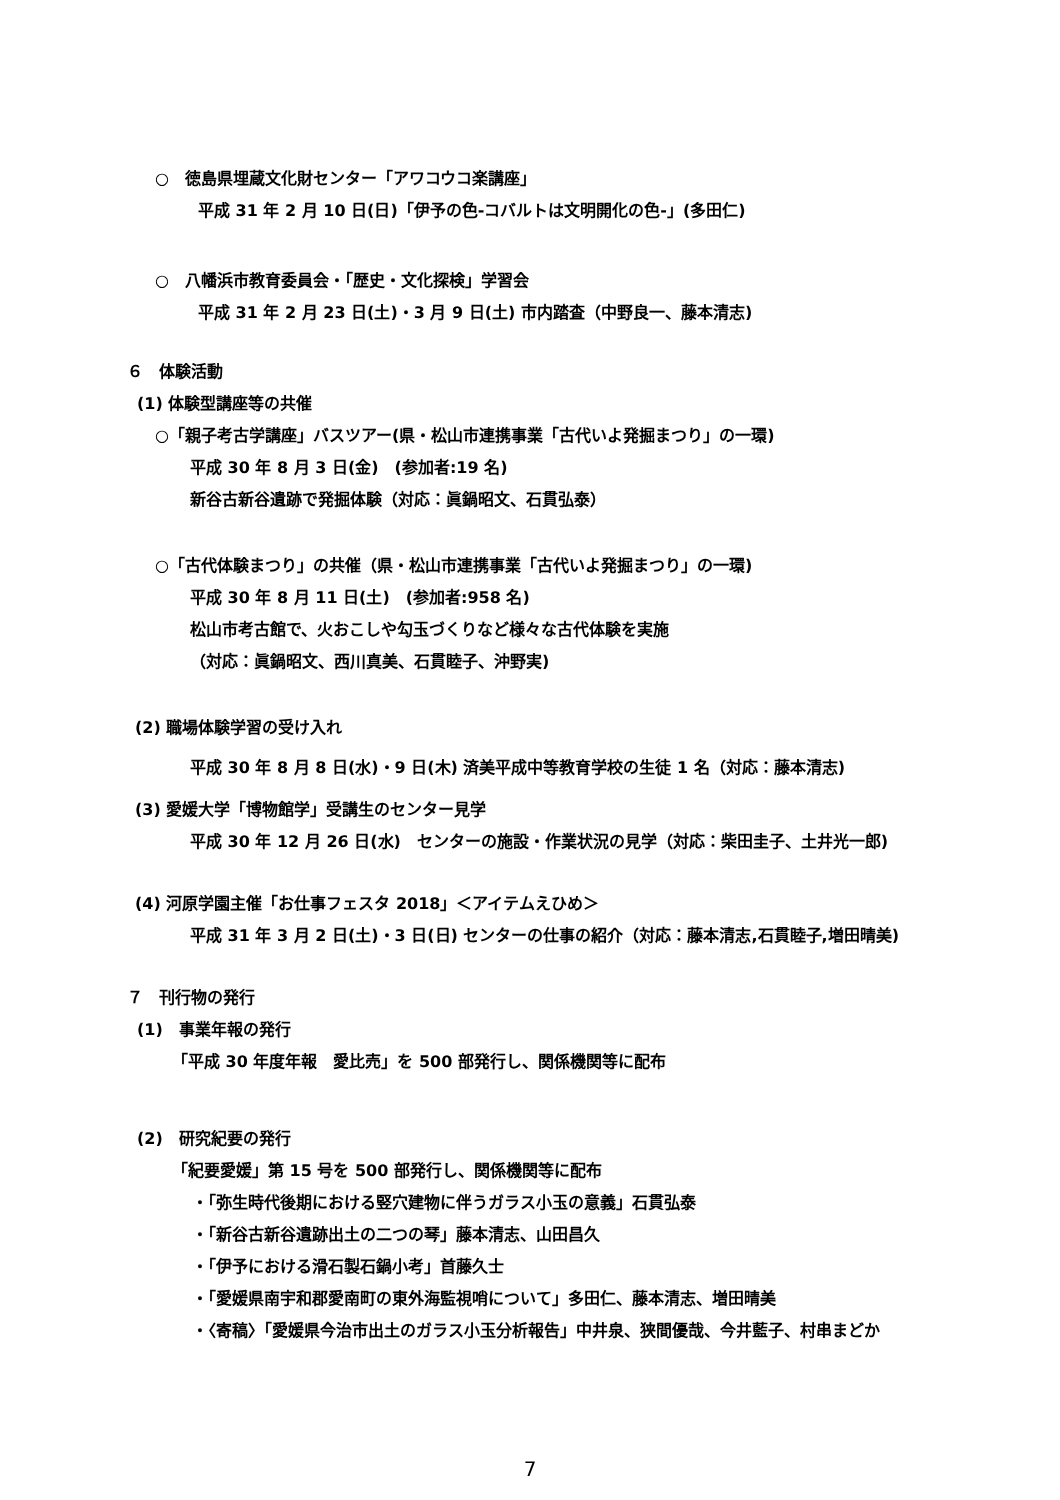○　徳島県埋蔵文化財センター「アワコウコ楽講座」
平成 31 年 2 月 10 日(日)「伊予の色-コバルトは文明開化の色-」(多田仁)
○　八幡浜市教育委員会・「歴史・文化探検」学習会
平成 31 年 2 月 23 日(土)・3 月 9 日(土) 市内踏査（中野良一、藤本清志)
６　体験活動
(1) 体験型講座等の共催
○「親子考古学講座」バスツアー(県・松山市連携事業「古代いよ発掘まつり」の一環)
平成 30 年 8 月 3 日(金)　(参加者:19 名)
新谷古新谷遺跡で発掘体験（対応：眞鍋昭文、石貫弘泰）
○「古代体験まつり」の共催（県・松山市連携事業「古代いよ発掘まつり」の一環)
平成 30 年 8 月 11 日(土)　(参加者:958 名)
松山市考古館で、火おこしや勾玉づくりなど様々な古代体験を実施
（対応：眞鍋昭文、西川真美、石貫睦子、沖野実)
(2) 職場体験学習の受け入れ
平成 30 年 8 月 8 日(水)・9 日(木) 済美平成中等教育学校の生徒 1 名（対応：藤本清志)
(3) 愛媛大学「博物館学」受講生のセンター見学
平成 30 年 12 月 26 日(水)　センターの施設・作業状況の見学（対応：柴田圭子、土井光一郎)
(4) 河原学園主催「お仕事フェスタ 2018」＜アイテムえひめ＞
平成 31 年 3 月 2 日(土)・3 日(日) センターの仕事の紹介（対応：藤本清志,石貫睦子,増田晴美)
７　刊行物の発行
(1)　事業年報の発行
「平成 30 年度年報　愛比売」を 500 部発行し、関係機関等に配布
(2)　研究紀要の発行
「紀要愛媛」第 15 号を 500 部発行し、関係機関等に配布
・「弥生時代後期における竪穴建物に伴うガラス小玉の意義」石貫弘泰
・「新谷古新谷遺跡出土の二つの琴」藤本清志、山田昌久
・「伊予における滑石製石鍋小考」首藤久士
・「愛媛県南宇和郡愛南町の東外海監視哨について」多田仁、藤本清志、増田晴美
・〈寄稿〉「愛媛県今治市出土のガラス小玉分析報告」中井泉、狭間優哉、今井藍子、村串まどか
7